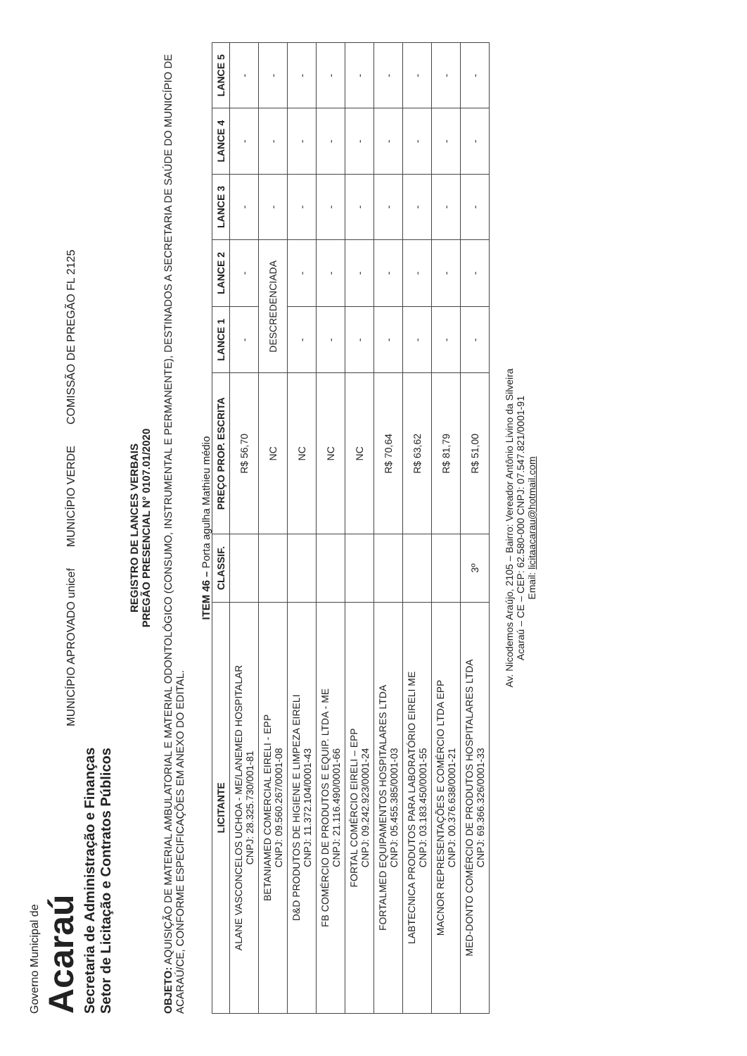Governo Municipal de
Acaraú
Secretaria de Administração e Finanças
Setor de Licitação e Contratos Públicos
MUNICÍPIO APROVADO unicef
MUNICÍPIO VERDE
COMISSÃO DE PREGÃO FL 2125
REGISTRO DE LANCES VERBAIS
PREGÃO PRESENCIAL N° 0107.01/2020
OBJETO: AQUISIÇÃO DE MATERIAL AMBULATORIAL E MATERIAL ODONTOLÓGICO (CONSUMO, INSTRUMENTAL E PERMANENTE), DESTINADOS A SECRETARIA DE SAÚDE DO MUNICÍPIO DE ACARAÚ/CE, CONFORME ESPECIFICAÇÕES EM ANEXO DO EDITAL.
ITEM 46 – Porta agulha Mathieu médio
| LICITANTE | CLASSIF. | PREÇO PROP. ESCRITA | LANCE 1 | LANCE 2 | LANCE 3 | LANCE 4 | LANCE 5 |
| --- | --- | --- | --- | --- | --- | --- | --- |
| ALANE VASCONCELOS UCHOA - ME/LANEMED HOSPITALAR CNPJ: 28.325.730/001-81 | | R$ 56,70 | - | - | - | - | - |
| BETANIAMED COMERCIAL EIRELI - EPP CNPJ: 09.560.267/0001-08 | | NC | DESCREDENCIADA | | - | - | - |
| D&D PRODUTOS DE HIGIENE E LIMPEZA EIRELI CNPJ: 11.372.104/0001-43 | | NC | - | - | - | - | - |
| FB COMÉRCIO DE PRODUTOS E EQUIP. LTDA - ME CNPJ: 21.116.490/0001-66 | | NC | - | - | - | - | - |
| FORTAL COMÉRCIO EIRELI – EPP CNPJ: 09.242.923/0001-24 | | NC | - | - | - | - | - |
| FORTALMED EQUIPAMENTOS HOSPITALARES LTDA CNPJ: 05.455.385/0001-03 | | R$ 70,64 | - | - | - | - | - |
| LABTECNICA PRODUTOS PARA LABORATÓRIO EIRELI ME CNPJ: 03.183.450/0001-55 | | R$ 63,62 | - | - | - | - | - |
| MACNOR REPRESENTAÇÕES E COMÉRCIO LTDA EPP CNPJ: 00.376.638/0001-21 | | R$ 81,79 | - | - | - | - | - |
| MED-DONTO COMÉRCIO DE PRODUTOS HOSPITALARES LTDA CNPJ: 69.366.326/0001-33 | 3º | R$ 51,00 | - | - | - | - | - |
Av. Nicodemos Araújo, 2105 – Bairro: Vereador Antônio Livino da Silveira
Acaraú – CE – CEP: 62.580-000 CNPJ: 07.547.821/0001-91
Email: licitaacarau@hotmail.com